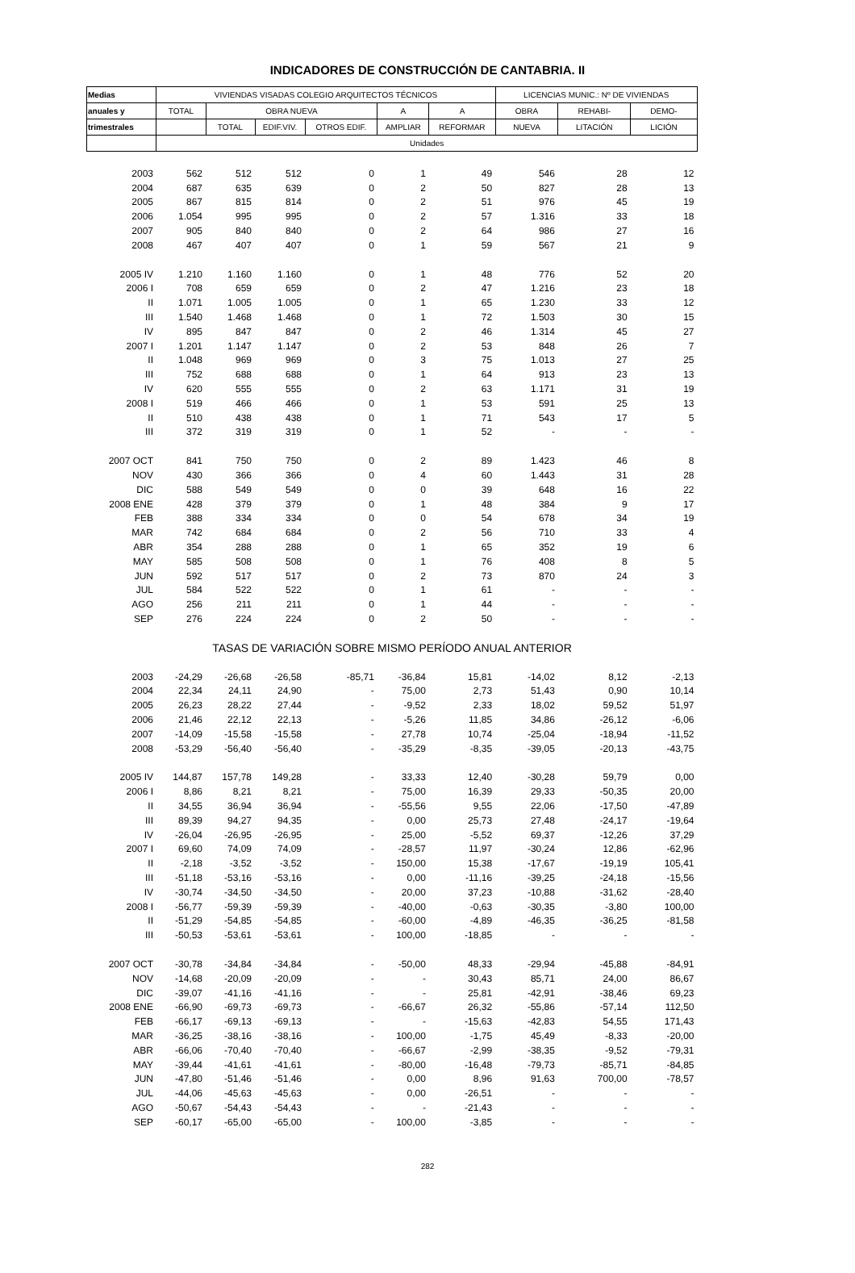INDICADORES DE CONSTRUCCIÓN DE CANTABRIA. II
| Medias | VIVIENDAS VISADAS COLEGIO ARQUITECTOS TÉCNICOS | | | | | | LICENCIAS MUNIC.: Nº DE VIVIENDAS | | |
| --- | --- | --- | --- | --- | --- | --- | --- | --- | --- |
| anuales y | TOTAL | OBRA NUEVA | | | A | A | OBRA | REHABI- | DEMO- |
| trimestrales | | TOTAL | EDIF.VIV. | OTROS EDIF. | AMPLIAR | REFORMAR | NUEVA | LITACIÓN | LICIÓN |
| | Unidades | | | | | | | | |
| 2003 | 562 | 512 | 512 | 0 | 1 | 49 | 546 | 28 | 12 |
| 2004 | 687 | 635 | 639 | 0 | 2 | 50 | 827 | 28 | 13 |
| 2005 | 867 | 815 | 814 | 0 | 2 | 51 | 976 | 45 | 19 |
| 2006 | 1.054 | 995 | 995 | 0 | 2 | 57 | 1.316 | 33 | 18 |
| 2007 | 905 | 840 | 840 | 0 | 2 | 64 | 986 | 27 | 16 |
| 2008 | 467 | 407 | 407 | 0 | 1 | 59 | 567 | 21 | 9 |
| 2005 IV | 1.210 | 1.160 | 1.160 | 0 | 1 | 48 | 776 | 52 | 20 |
| 2006 I | 708 | 659 | 659 | 0 | 2 | 47 | 1.216 | 23 | 18 |
| II | 1.071 | 1.005 | 1.005 | 0 | 1 | 65 | 1.230 | 33 | 12 |
| III | 1.540 | 1.468 | 1.468 | 0 | 1 | 72 | 1.503 | 30 | 15 |
| IV | 895 | 847 | 847 | 0 | 2 | 46 | 1.314 | 45 | 27 |
| 2007 I | 1.201 | 1.147 | 1.147 | 0 | 2 | 53 | 848 | 26 | 7 |
| II | 1.048 | 969 | 969 | 0 | 3 | 75 | 1.013 | 27 | 25 |
| III | 752 | 688 | 688 | 0 | 1 | 64 | 913 | 23 | 13 |
| IV | 620 | 555 | 555 | 0 | 2 | 63 | 1.171 | 31 | 19 |
| 2008 I | 519 | 466 | 466 | 0 | 1 | 53 | 591 | 25 | 13 |
| II | 510 | 438 | 438 | 0 | 1 | 71 | 543 | 17 | 5 |
| III | 372 | 319 | 319 | 0 | 1 | 52 | - | - | - |
| 2007 OCT | 841 | 750 | 750 | 0 | 2 | 89 | 1.423 | 46 | 8 |
| NOV | 430 | 366 | 366 | 0 | 4 | 60 | 1.443 | 31 | 28 |
| DIC | 588 | 549 | 549 | 0 | 0 | 39 | 648 | 16 | 22 |
| 2008 ENE | 428 | 379 | 379 | 0 | 1 | 48 | 384 | 9 | 17 |
| FEB | 388 | 334 | 334 | 0 | 0 | 54 | 678 | 34 | 19 |
| MAR | 742 | 684 | 684 | 0 | 2 | 56 | 710 | 33 | 4 |
| ABR | 354 | 288 | 288 | 0 | 1 | 65 | 352 | 19 | 6 |
| MAY | 585 | 508 | 508 | 0 | 1 | 76 | 408 | 8 | 5 |
| JUN | 592 | 517 | 517 | 0 | 2 | 73 | 870 | 24 | 3 |
| JUL | 584 | 522 | 522 | 0 | 1 | 61 | - | - | - |
| AGO | 256 | 211 | 211 | 0 | 1 | 44 | - | - | - |
| SEP | 276 | 224 | 224 | 0 | 2 | 50 | - | - | - |
| TASAS DE VARIACIÓN SOBRE MISMO PERÍODO ANUAL ANTERIOR | | | | | | | | | |
| 2003 | -24,29 | -26,68 | -26,58 | -85,71 | -36,84 | 15,81 | -14,02 | 8,12 | -2,13 |
| 2004 | 22,34 | 24,11 | 24,90 | - | 75,00 | 2,73 | 51,43 | 0,90 | 10,14 |
| 2005 | 26,23 | 28,22 | 27,44 | - | -9,52 | 2,33 | 18,02 | 59,52 | 51,97 |
| 2006 | 21,46 | 22,12 | 22,13 | - | -5,26 | 11,85 | 34,86 | -26,12 | -6,06 |
| 2007 | -14,09 | -15,58 | -15,58 | - | 27,78 | 10,74 | -25,04 | -18,94 | -11,52 |
| 2008 | -53,29 | -56,40 | -56,40 | - | -35,29 | -8,35 | -39,05 | -20,13 | -43,75 |
| 2005 IV | 144,87 | 157,78 | 149,28 | - | 33,33 | 12,40 | -30,28 | 59,79 | 0,00 |
| 2006 I | 8,86 | 8,21 | 8,21 | - | 75,00 | 16,39 | 29,33 | -50,35 | 20,00 |
| II | 34,55 | 36,94 | 36,94 | - | -55,56 | 9,55 | 22,06 | -17,50 | -47,89 |
| III | 89,39 | 94,27 | 94,35 | - | 0,00 | 25,73 | 27,48 | -24,17 | -19,64 |
| IV | -26,04 | -26,95 | -26,95 | - | 25,00 | -5,52 | 69,37 | -12,26 | 37,29 |
| 2007 I | 69,60 | 74,09 | 74,09 | - | -28,57 | 11,97 | -30,24 | 12,86 | -62,96 |
| II | -2,18 | -3,52 | -3,52 | - | 150,00 | 15,38 | -17,67 | -19,19 | 105,41 |
| III | -51,18 | -53,16 | -53,16 | - | 0,00 | -11,16 | -39,25 | -24,18 | -15,56 |
| IV | -30,74 | -34,50 | -34,50 | - | 20,00 | 37,23 | -10,88 | -31,62 | -28,40 |
| 2008 I | -56,77 | -59,39 | -59,39 | - | -40,00 | -0,63 | -30,35 | -3,80 | 100,00 |
| II | -51,29 | -54,85 | -54,85 | - | -60,00 | -4,89 | -46,35 | -36,25 | -81,58 |
| III | -50,53 | -53,61 | -53,61 | - | 100,00 | -18,85 | - | - | - |
| 2007 OCT | -30,78 | -34,84 | -34,84 | - | -50,00 | 48,33 | -29,94 | -45,88 | -84,91 |
| NOV | -14,68 | -20,09 | -20,09 | - | - | 30,43 | 85,71 | 24,00 | 86,67 |
| DIC | -39,07 | -41,16 | -41,16 | - | - | 25,81 | -42,91 | -38,46 | 69,23 |
| 2008 ENE | -66,90 | -69,73 | -69,73 | - | -66,67 | 26,32 | -55,86 | -57,14 | 112,50 |
| FEB | -66,17 | -69,13 | -69,13 | - | - | -15,63 | -42,83 | 54,55 | 171,43 |
| MAR | -36,25 | -38,16 | -38,16 | - | 100,00 | -1,75 | 45,49 | -8,33 | -20,00 |
| ABR | -66,06 | -70,40 | -70,40 | - | -66,67 | -2,99 | -38,35 | -9,52 | -79,31 |
| MAY | -39,44 | -41,61 | -41,61 | - | -80,00 | -16,48 | -79,73 | -85,71 | -84,85 |
| JUN | -47,80 | -51,46 | -51,46 | - | 0,00 | 8,96 | 91,63 | 700,00 | -78,57 |
| JUL | -44,06 | -45,63 | -45,63 | - | 0,00 | -26,51 | - | - | - |
| AGO | -50,67 | -54,43 | -54,43 | - | - | -21,43 | - | - | - |
| SEP | -60,17 | -65,00 | -65,00 | - | 100,00 | -3,85 | - | - | - |
282